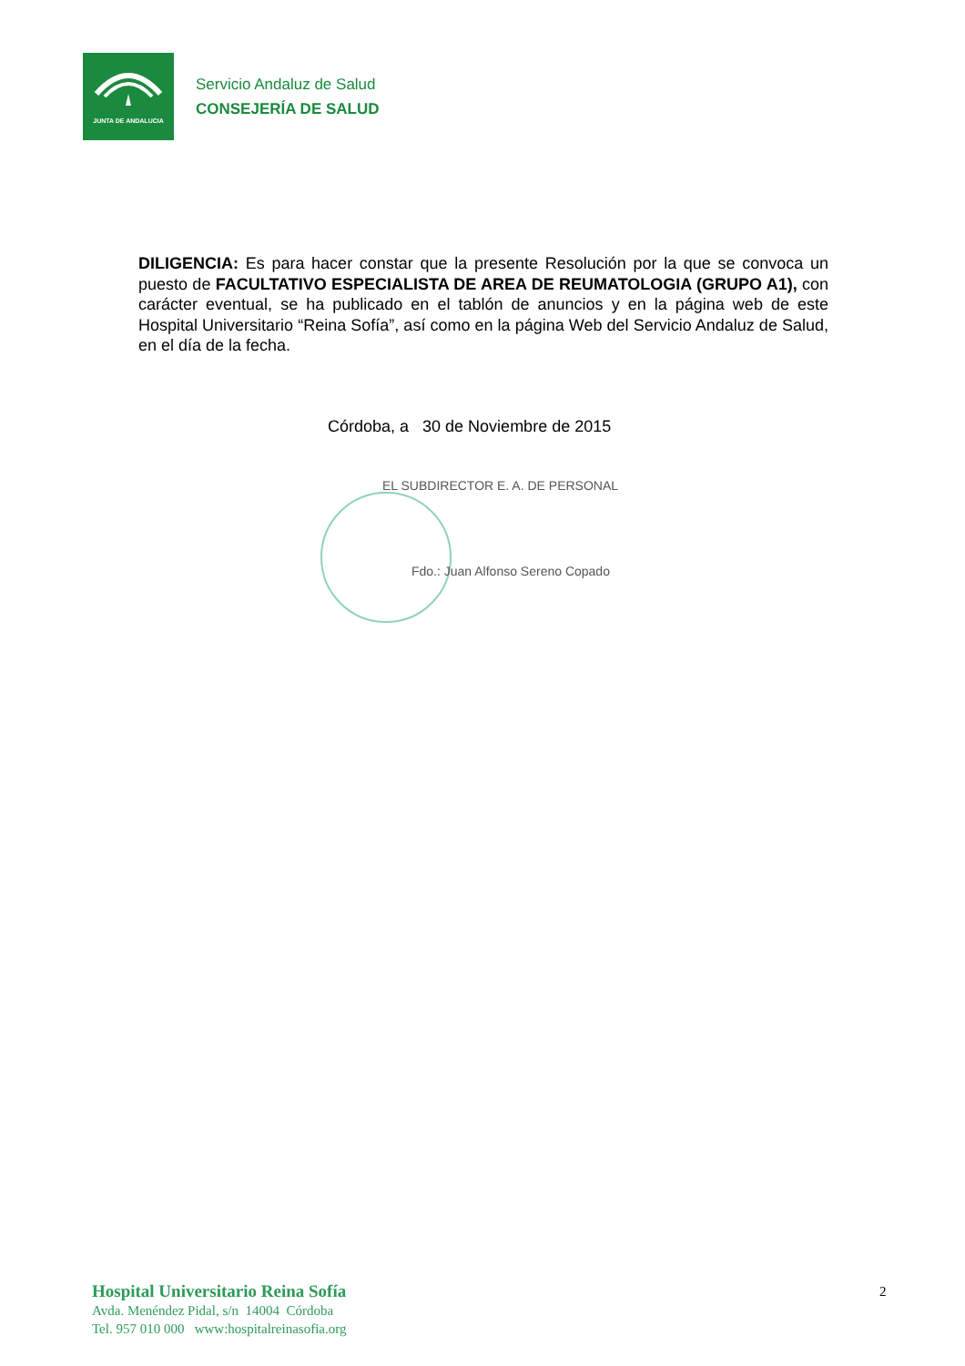JUNTA DE ANDALUCIA
Servicio Andaluz de Salud
CONSEJERÍA DE SALUD
DILIGENCIA: Es para hacer constar que la presente Resolución por la que se convoca un puesto de FACULTATIVO ESPECIALISTA DE AREA DE REUMATOLOGIA (GRUPO A1), con carácter eventual, se ha publicado en el tablón de anuncios y en la página web de este Hospital Universitario “Reina Sofía”, así como en la página Web del Servicio Andaluz de Salud, en el día de la fecha.
Córdoba, a 30 de Noviembre de 2015
EL SUBDIRECTOR E. A. DE PERSONAL
Fdo.: Juan Alfonso Sereno Copado
Hospital Universitario Reina Sofía
Avda. Menéndez Pidal, s/n 14004 Córdoba
Tel. 957 010 000 www:hospitalreinasofia.org
2